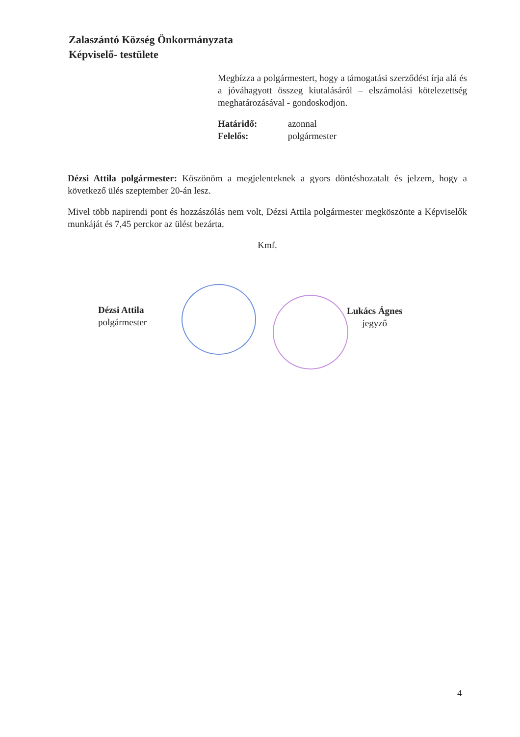Zalaszántó Község Önkormányzata
Képviselő- testülete
Megbízza a polgármestert, hogy a támogatási szerződést írja alá és a jóváhagyott összeg kiutalásáról – elszámolási kötelezettség meghatározásával - gondoskodjon.
Határidő: azonnal
Felelős: polgármester
Dézsi Attila polgármester: Köszönöm a megjelenteknek a gyors döntéshozatalt és jelzem, hogy a következő ülés szeptember 20-án lesz.
Mivel több napirendi pont és hozzászólás nem volt, Dézsi Attila polgármester megköszönte a Képviselők munkáját és 7,45 perckor az ülést bezárta.
Kmf.
Dézsi Attila
polgármester
Lukács Ágnes
jegyző
4